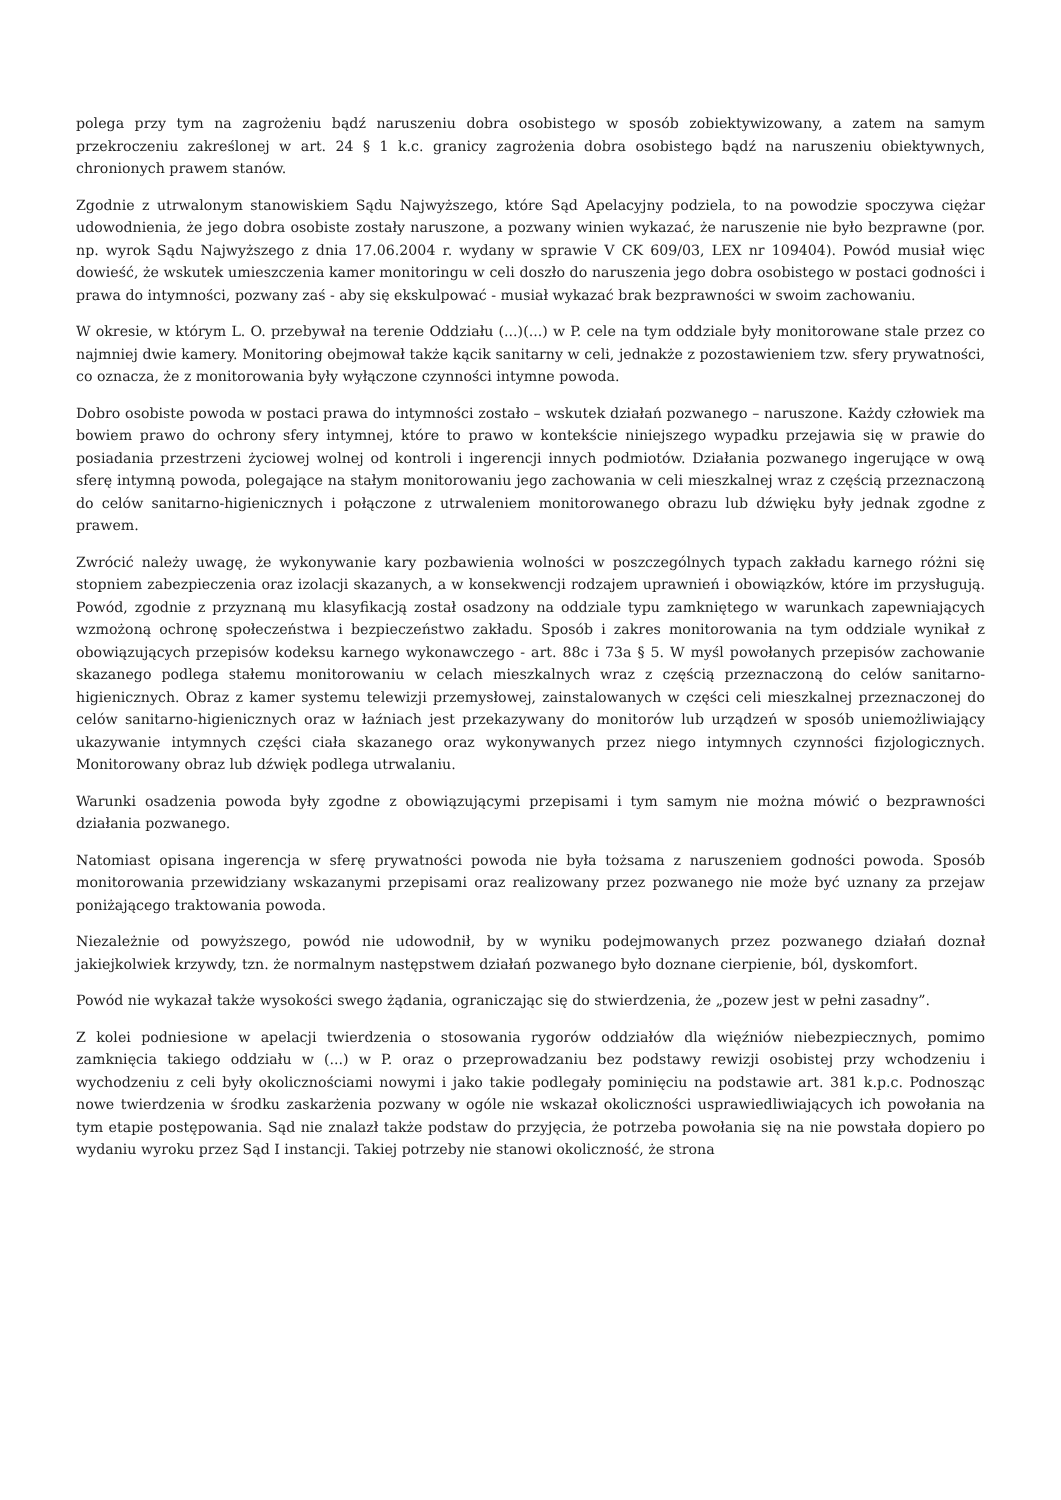polega przy tym na zagrożeniu bądź naruszeniu dobra osobistego w sposób zobiektywizowany, a zatem na samym przekroczeniu zakreślonej w art. 24 § 1 k.c. granicy zagrożenia dobra osobistego bądź na naruszeniu obiektywnych, chronionych prawem stanów.
Zgodnie z utrwalonym stanowiskiem Sądu Najwyższego, które Sąd Apelacyjny podziela, to na powodzie spoczywa ciężar udowodnienia, że jego dobra osobiste zostały naruszone, a pozwany winien wykazać, że naruszenie nie było bezprawne (por. np. wyrok Sądu Najwyższego z dnia 17.06.2004 r. wydany w sprawie V CK 609/03, LEX nr 109404). Powód musiał więc dowieść, że wskutek umieszczenia kamer monitoringu w celi doszło do naruszenia jego dobra osobistego w postaci godności i prawa do intymności, pozwany zaś - aby się ekskulpować - musiał wykazać brak bezprawności w swoim zachowaniu.
W okresie, w którym L. O. przebywał na terenie Oddziału (...)(...) w P. cele na tym oddziale były monitorowane stale przez co najmniej dwie kamery. Monitoring obejmował także kącik sanitarny w celi, jednakże z pozostawieniem tzw. sfery prywatności, co oznacza, że z monitorowania były wyłączone czynności intymne powoda.
Dobro osobiste powoda w postaci prawa do intymności zostało – wskutek działań pozwanego – naruszone. Każdy człowiek ma bowiem prawo do ochrony sfery intymnej, które to prawo w kontekście niniejszego wypadku przejawia się w prawie do posiadania przestrzeni życiowej wolnej od kontroli i ingerencji innych podmiotów. Działania pozwanego ingerujące w ową sferę intymną powoda, polegające na stałym monitorowaniu jego zachowania w celi mieszkalnej wraz z częścią przeznaczoną do celów sanitarno-higienicznych i połączone z utrwaleniem monitorowanego obrazu lub dźwięku były jednak zgodne z prawem.
Zwrócić należy uwagę, że wykonywanie kary pozbawienia wolności w poszczególnych typach zakładu karnego różni się stopniem zabezpieczenia oraz izolacji skazanych, a w konsekwencji rodzajem uprawnień i obowiązków, które im przysługują. Powód, zgodnie z przyznaną mu klasyfikacją został osadzony na oddziale typu zamkniętego w warunkach zapewniających wzmożoną ochronę społeczeństwa i bezpieczeństwo zakładu. Sposób i zakres monitorowania na tym oddziale wynikał z obowiązujących przepisów kodeksu karnego wykonawczego - art. 88c i 73a § 5. W myśl powołanych przepisów zachowanie skazanego podlega stałemu monitorowaniu w celach mieszkalnych wraz z częścią przeznaczoną do celów sanitarno-higienicznych. Obraz z kamer systemu telewizji przemysłowej, zainstalowanych w części celi mieszkalnej przeznaczonej do celów sanitarno-higienicznych oraz w łaźniach jest przekazywany do monitorów lub urządzeń w sposób uniemożliwiający ukazywanie intymnych części ciała skazanego oraz wykonywanych przez niego intymnych czynności fizjologicznych. Monitorowany obraz lub dźwięk podlega utrwalaniu.
Warunki osadzenia powoda były zgodne z obowiązującymi przepisami i tym samym nie można mówić o bezprawności działania pozwanego.
Natomiast opisana ingerencja w sferę prywatności powoda nie była tożsama z naruszeniem godności powoda. Sposób monitorowania przewidziany wskazanymi przepisami oraz realizowany przez pozwanego nie może być uznany za przejaw poniżającego traktowania powoda.
Niezależnie od powyższego, powód nie udowodnił, by w wyniku podejmowanych przez pozwanego działań doznał jakiejkolwiek krzywdy, tzn. że normalnym następstwem działań pozwanego było doznane cierpienie, ból, dyskomfort.
Powód nie wykazał także wysokości swego żądania, ograniczając się do stwierdzenia, że „pozew jest w pełni zasadny”.
Z kolei podniesione w apelacji twierdzenia o stosowania rygorów oddziałów dla więźniów niebezpiecznych, pomimo zamknięcia takiego oddziału w (...) w P. oraz o przeprowadzaniu bez podstawy rewizji osobistej przy wchodzeniu i wychodzeniu z celi były okolicznościami nowymi i jako takie podlegały pominięciu na podstawie art. 381 k.p.c. Podnosząc nowe twierdzenia w środku zaskarżenia pozwany w ogóle nie wskazał okoliczności usprawiedliwiających ich powołania na tym etapie postępowania. Sąd nie znalazł także podstaw do przyjęcia, że potrzeba powołania się na nie powstała dopiero po wydaniu wyroku przez Sąd I instancji. Takiej potrzeby nie stanowi okoliczność, że strona